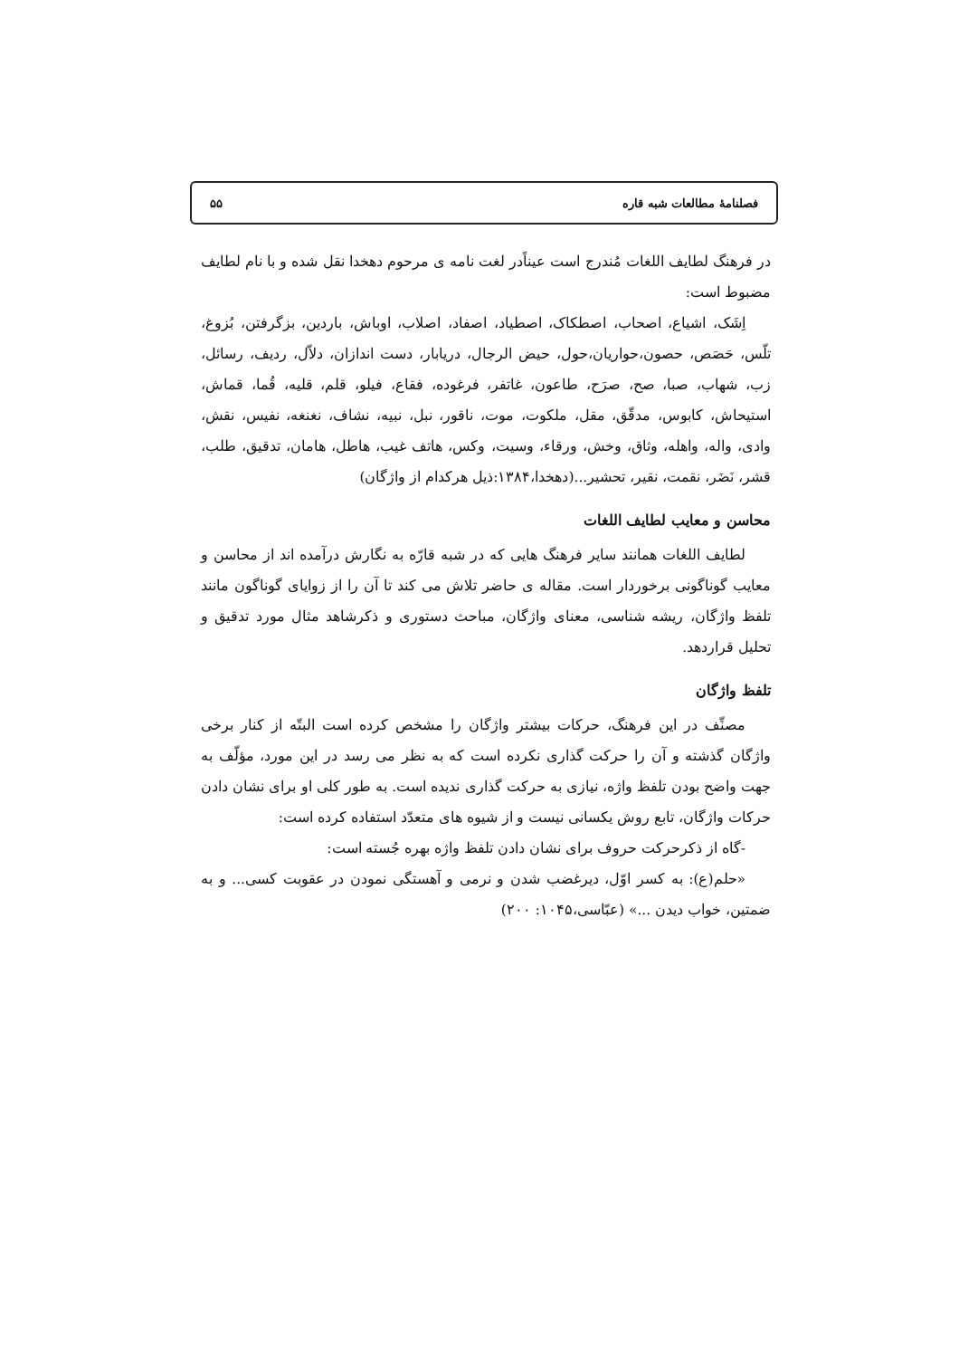فصلنامهٔ مطالعات شبه قاره ۵۵
در فرهنگ لطایف اللغات مُندرج است عیناًدر لغت نامه ی مرحوم دهخدا نقل شده و با نام لطایف مضبوط است:
اِشَک، اشیاع، اصحاب، اصطکاک، اصطیاد، اصفاد، اصلاب، اوباش، باردین، بزگرفتن، بُزوغ، تلّس، حَصَص، حصون،حواریان،حول، حیض الرجال، دریابار، دست اندازان، دلاّل، ردیف، رسائل، زب، شهاب، صبا، صح، صرَح، طاعون، غاتفر، فرغوده، فقاع، فیلو، قلم، قلیه، قُما، قماش، استیحاش، کابوس، مدقّق، مقل، ملکوت، موت، ناقور، نبل، نبیه، نشاف، نغنغه، نفیس، نقش، وادی، واله، واهله، وثاق، وخش، ورقاء، وسیت، وکس، هاتف غیب، هاطل، هامان، تدقیق، طلب، قشر، نَضَر، نقمت، نقیر، تحشیر...(دهخدا،۱۳۸۴:ذیل هرکدام از واژگان)
محاسن و معایب لطایف اللغات
لطایف اللغات همانند سایر فرهنگ هایی که در شبه قارّه به نگارش درآمده اند از محاسن و معایب گوناگونی برخوردار است. مقاله ی حاضر تلاش می کند تا آن را از زوایای گوناگون مانند تلفظ واژگان، ریشه شناسی، معنای واژگان، مباحث دستوری و ذکرشاهد مثال مورد تدقیق و تحلیل قراردهد.
تلفظ واژگان
مصنِّف در این فرهنگ، حرکات بیشتر واژگان را مشخص کرده است البتّه از کنار برخی واژگان گذشته و آن را حرکت گذاری نکرده است که به نظر می رسد در این مورد، مؤلّف به جهت واضح بودن تلفظ واژه، نیازی به حرکت گذاری ندیده است. به طور کلی او برای نشان دادن حرکات واژگان، تابع روش یکسانی نیست و از شیوه های متعدّد استفاده کرده است:
-گاه از ذکرحرکت حروف برای نشان دادن تلفظ واژه بهره جُسته است:
«حلم(ع): به کسر اوّل، دیرغضب شدن و نرمی و آهستگی نمودن در عقوبت کسی... و به ضمتین، خواب دیدن ...» (عبّاسی،۱۰۴۵: ۲۰۰)